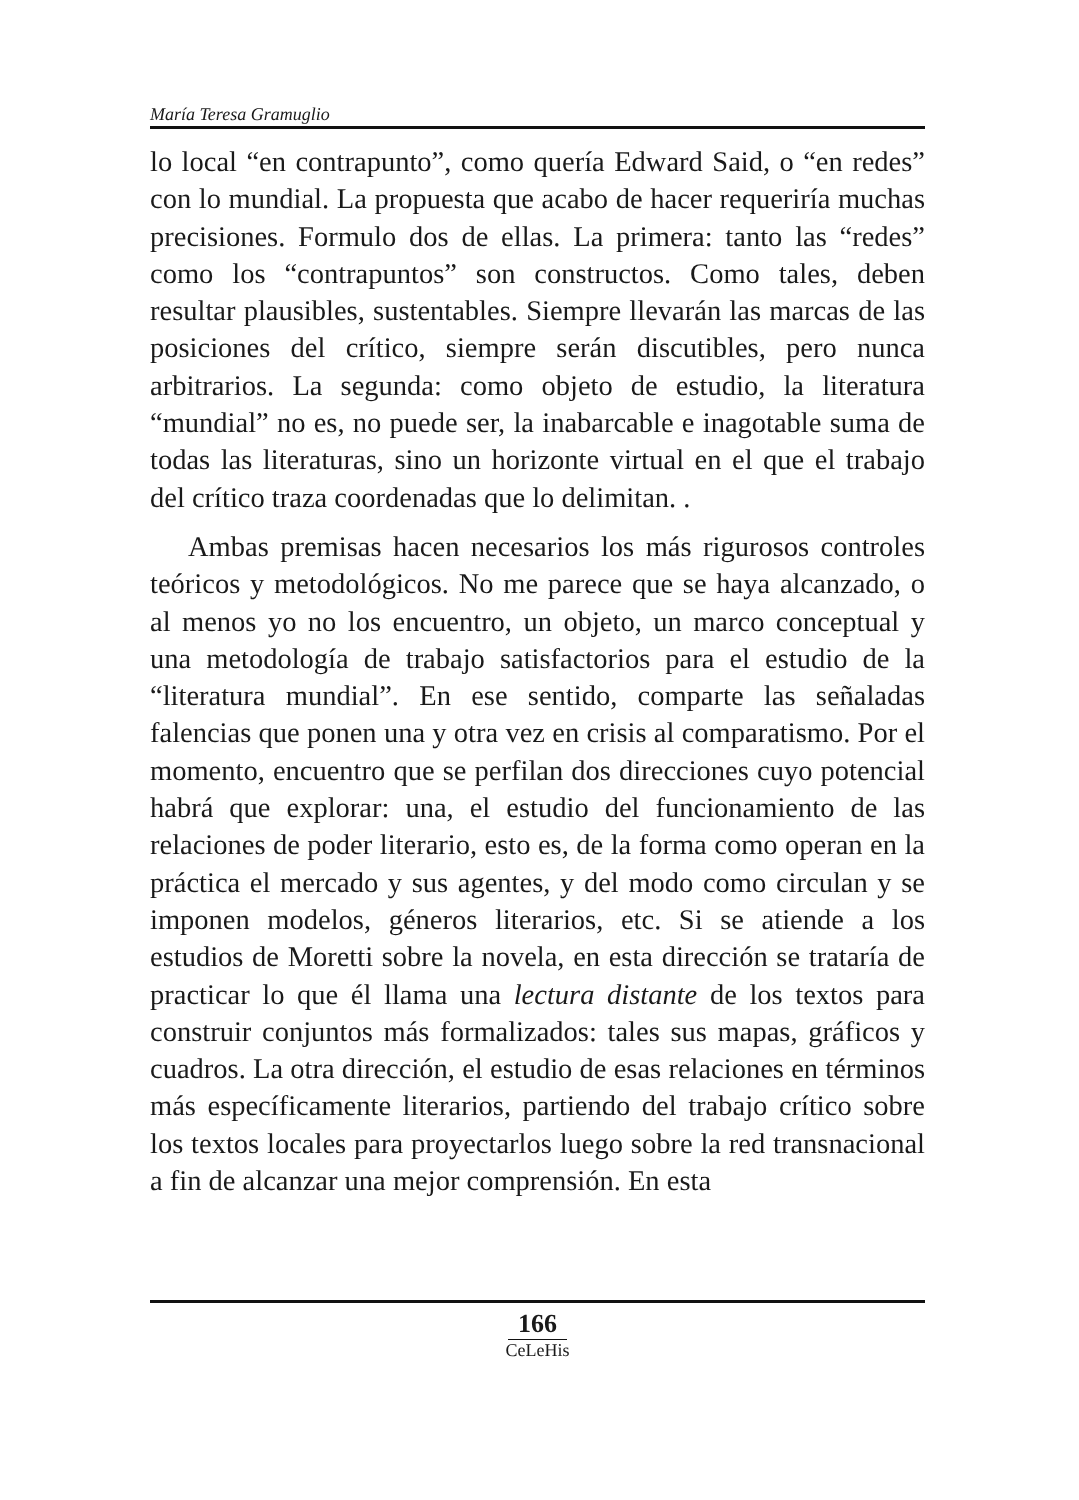María Teresa Gramuglio
lo local “en contrapunto”, como quería Edward Said, o “en redes” con lo mundial. La propuesta que acabo de hacer requeriría muchas precisiones. Formulo dos de ellas. La primera: tanto las “redes” como los “contrapuntos” son constructos. Como tales, deben resultar plausibles, sustentables. Siempre llevarán las marcas de las posiciones del crítico, siempre serán discutibles, pero nunca arbitrarios. La segunda: como objeto de estudio, la literatura “mundial” no es, no puede ser, la inabarcable e inagotable suma de todas las literaturas, sino un horizonte virtual en el que el trabajo del crítico traza coordenadas que lo delimitan. .
Ambas premisas hacen necesarios los más rigurosos controles teóricos y metodológicos. No me parece que se haya alcanzado, o al menos yo no los encuentro, un objeto, un marco conceptual y una metodología de trabajo satisfactorios para el estudio de la “literatura mundial”. En ese sentido, comparte las señaladas falencias que ponen una y otra vez en crisis al comparatismo. Por el momento, encuentro que se perfilan dos direcciones cuyo potencial habrá que explorar: una, el estudio del funcionamiento de las relaciones de poder literario, esto es, de la forma como operan en la práctica el mercado y sus agentes, y del modo como circulan y se imponen modelos, géneros literarios, etc. Si se atiende a los estudios de Moretti sobre la novela, en esta dirección se trataría de practicar lo que él llama una lectura distante de los textos para construir conjuntos más formalizados: tales sus mapas, gráficos y cuadros. La otra dirección, el estudio de esas relaciones en términos más específicamente literarios, partiendo del trabajo crítico sobre los textos locales para proyectarlos luego sobre la red transnacional a fin de alcanzar una mejor comprensión. En esta
166
CeLeHis